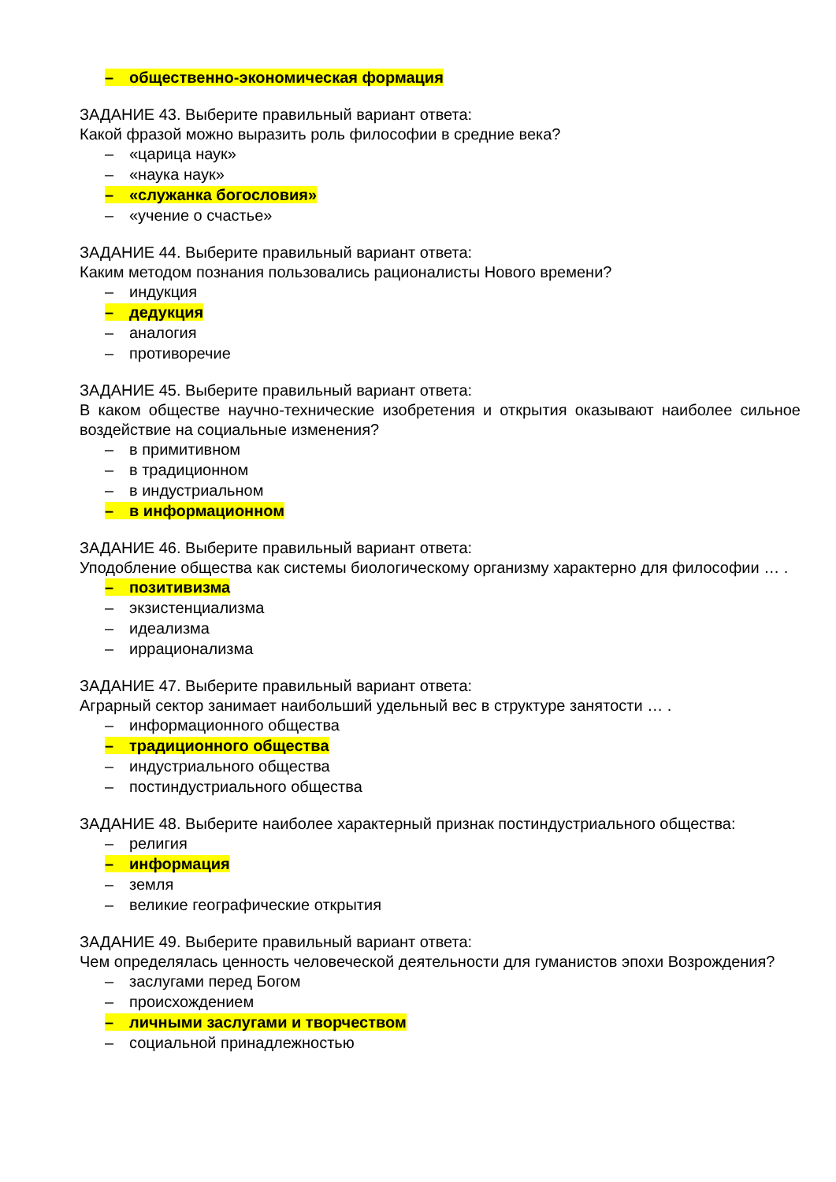– общественно-экономическая формация
ЗАДАНИЕ 43. Выберите правильный вариант ответа:
Какой фразой можно выразить роль философии в средние века?
– «царица наук»
– «наука наук»
– «служанка богословия»
– «учение о счастье»
ЗАДАНИЕ 44. Выберите правильный вариант ответа:
Каким методом познания пользовались рационалисты Нового времени?
– индукция
– дедукция
– аналогия
– противоречие
ЗАДАНИЕ 45. Выберите правильный вариант ответа:
В каком обществе научно-технические изобретения и открытия оказывают наиболее сильное воздействие на социальные изменения?
– в примитивном
– в традиционном
– в индустриальном
– в информационном
ЗАДАНИЕ 46. Выберите правильный вариант ответа:
Уподобление общества как системы биологическому организму характерно для философии … .
– позитивизма
– экзистенциализма
– идеализма
– иррационализма
ЗАДАНИЕ 47. Выберите правильный вариант ответа:
Аграрный сектор занимает наибольший удельный вес в структуре занятости … .
– информационного общества
– традиционного общества
– индустриального общества
– постиндустриального общества
ЗАДАНИЕ 48. Выберите наиболее характерный признак постиндустриального общества:
– религия
– информация
– земля
– великие географические открытия
ЗАДАНИЕ 49. Выберите правильный вариант ответа:
Чем определялась ценность человеческой деятельности для гуманистов эпохи Возрождения?
– заслугами перед Богом
– происхождением
– личными заслугами и творчеством
– социальной принадлежностью